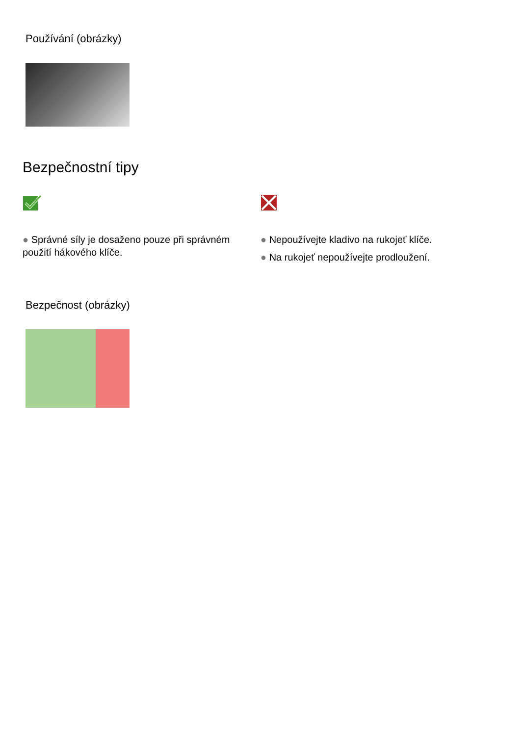Používání (obrázky)
Bezpečnostní tipy
● Správné síly je dosaženo pouze při správném použití hákového klíče.
● Nepoužívejte kladivo na rukojeť klíče.
● Na rukojeť nepoužívejte prodloužení.
Bezpečnost (obrázky)